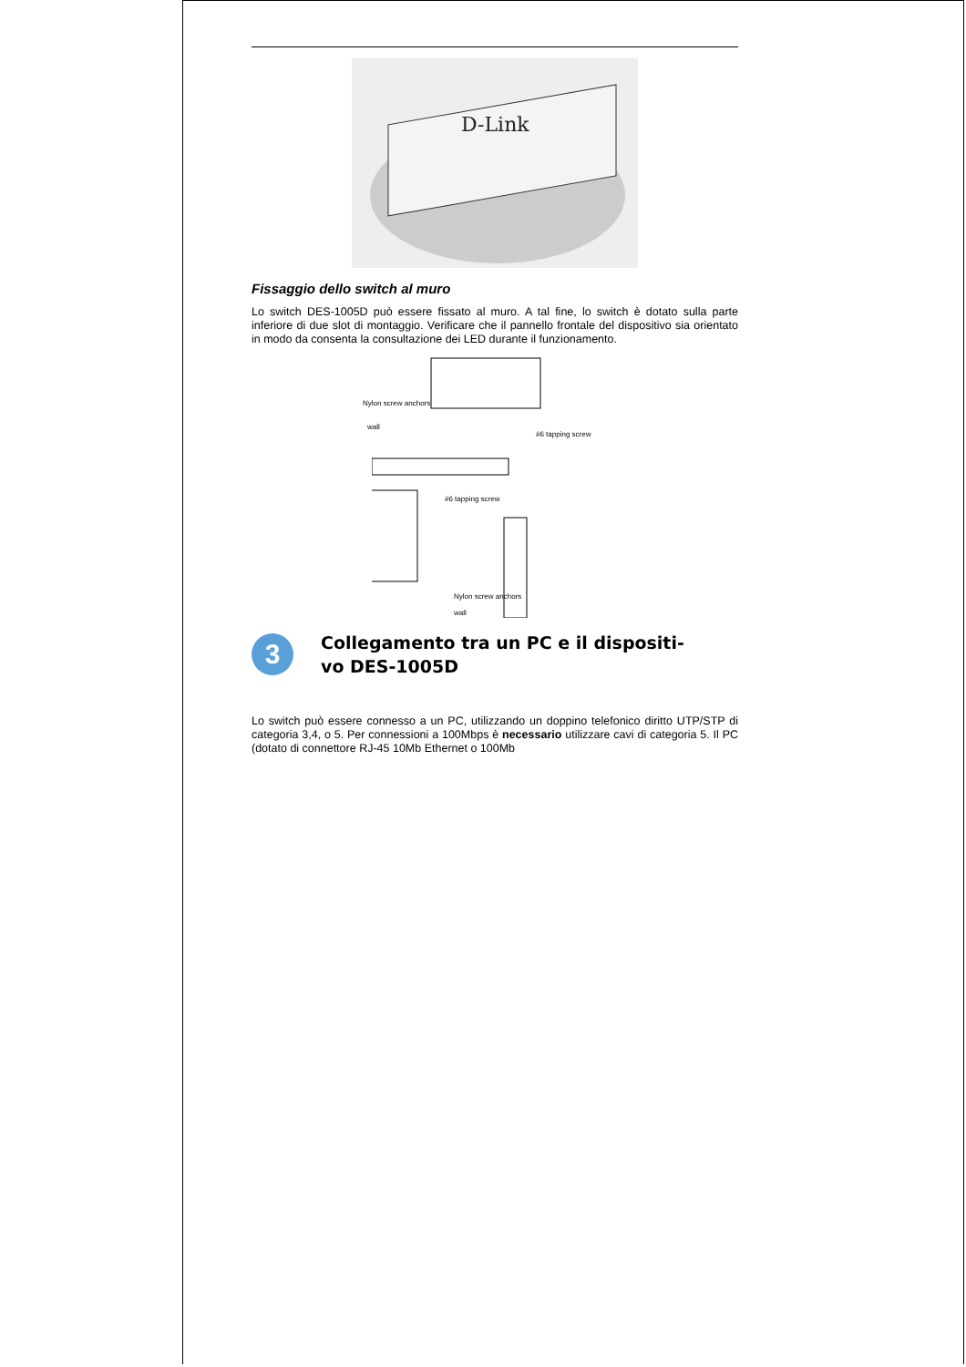D-Link
Fissaggio dello switch al muro
Lo switch DES-1005D può essere fissato al muro. A tal fine, lo switch è dotato sulla parte inferiore di due slot di montaggio. Verificare che il pannello frontale del dispositivo sia orientato in modo da consenta la consultazione dei LED durante il funzionamento.
Nylon screw anchors
wall
#6 tapping screw
#6 tapping screw
Nylon screw anchors
wall
3
Collegamento tra un PC e il dispositi-
vo DES-1005D
Lo switch può essere connesso a un PC, utilizzando un doppino telefonico diritto UTP/STP di categoria 3,4, o 5. Per connessioni a 100Mbps è necessario utilizzare cavi di categoria 5. Il PC (dotato di connettore RJ-45 10Mb Ethernet o 100Mb